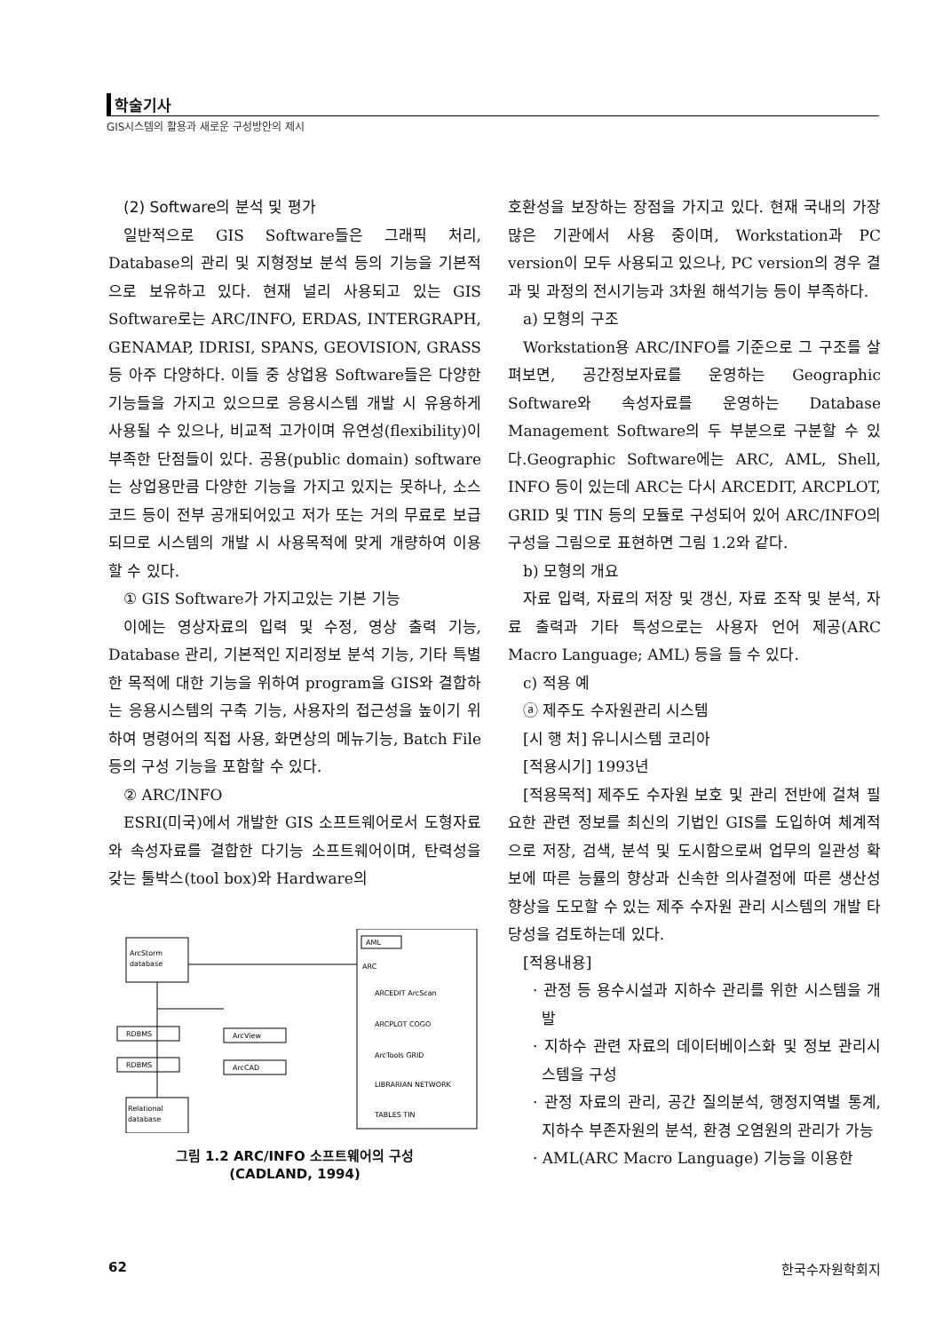학술기사
GIS시스템의 활용과 새로운 구성방안의 제시
(2) Software의 분석 및 평가
일반적으로 GIS Software들은 그래픽 처리, Database의 관리 및 지형정보 분석 등의 기능을 기본적으로 보유하고 있다. 현재 널리 사용되고 있는 GIS Software로는 ARC/INFO, ERDAS, INTERGRAPH, GENAMAP, IDRISI, SPANS, GEOVISION, GRASS 등 아주 다양하다. 이들 중 상업용 Software들은 다양한 기능들을 가지고 있으므로 응용시스템 개발 시 유용하게 사용될 수 있으나, 비교적 고가이며 유연성(flexibility)이 부족한 단점들이 있다. 공용(public domain) software는 상업용만큼 다양한 기능을 가지고 있지는 못하나, 소스코드 등이 전부 공개되어있고 저가 또는 거의 무료로 보급되므로 시스템의 개발 시 사용목적에 맞게 개량하여 이용할 수 있다.
① GIS Software가 가지고있는 기본 기능
이에는 영상자료의 입력 및 수정, 영상 출력 기능, Database 관리, 기본적인 지리정보 분석 기능, 기타 특별한 목적에 대한 기능을 위하여 program을 GIS와 결합하는 응용시스템의 구축 기능, 사용자의 접근성을 높이기 위하여 명령어의 직접 사용, 화면상의 메뉴기능, Batch File 등의 구성 기능을 포함할 수 있다.
② ARC/INFO
ESRI(미국)에서 개발한 GIS 소프트웨어로서 도형자료와 속성자료를 결합한 다기능 소프트웨어이며, 탄력성을 갖는 툴박스(tool box)와 Hardware의
ArcStorm
database
RDBMS
RDBMS
ArcView
ArcCAD
Relational
database
AML
ARC
ARCEDIT ArcScan
ARCPLOT COGO
ArcTools GRID
LIBRARIAN NETWORK
TABLES TIN
그림 1.2 ARC/INFO 소프트웨어의 구성
(CADLAND, 1994)
호환성을 보장하는 장점을 가지고 있다. 현재 국내의 가장 많은 기관에서 사용 중이며, Workstation과 PC version이 모두 사용되고 있으나, PC version의 경우 결과 및 과정의 전시기능과 3차원 해석기능 등이 부족하다.
a) 모형의 구조
Workstation용 ARC/INFO를 기준으로 그 구조를 살펴보면, 공간정보자료를 운영하는 Geographic Software와 속성자료를 운영하는 Database Management Software의 두 부분으로 구분할 수 있다.Geographic Software에는 ARC, AML, Shell, INFO 등이 있는데 ARC는 다시 ARCEDIT, ARCPLOT, GRID 및 TIN 등의 모듈로 구성되어 있어 ARC/INFO의 구성을 그림으로 표현하면 그림 1.2와 같다.
b) 모형의 개요
자료 입력, 자료의 저장 및 갱신, 자료 조작 및 분석, 자료 출력과 기타 특성으로는 사용자 언어 제공(ARC Macro Language; AML) 등을 들 수 있다.
c) 적용 예
ⓐ 제주도 수자원관리 시스템
[시 행 처] 유니시스템 코리아
[적용시기] 1993년
[적용목적] 제주도 수자원 보호 및 관리 전반에 걸쳐 필요한 관련 정보를 최신의 기법인 GIS를 도입하여 체계적으로 저장, 검색, 분석 및 도시함으로써 업무의 일관성 확보에 따른 능률의 향상과 신속한 의사결정에 따른 생산성 향상을 도모할 수 있는 제주 수자원 관리 시스템의 개발 타당성을 검토하는데 있다.
[적용내용]
· 관정 등 용수시설과 지하수 관리를 위한 시스템을 개발
· 지하수 관련 자료의 데이터베이스화 및 정보 관리시스템을 구성
· 관정 자료의 관리, 공간 질의분석, 행정지역별 통계, 지하수 부존자원의 분석, 환경 오염원의 관리가 가능
· AML(ARC Macro Language) 기능을 이용한
62 한국수자원학회지